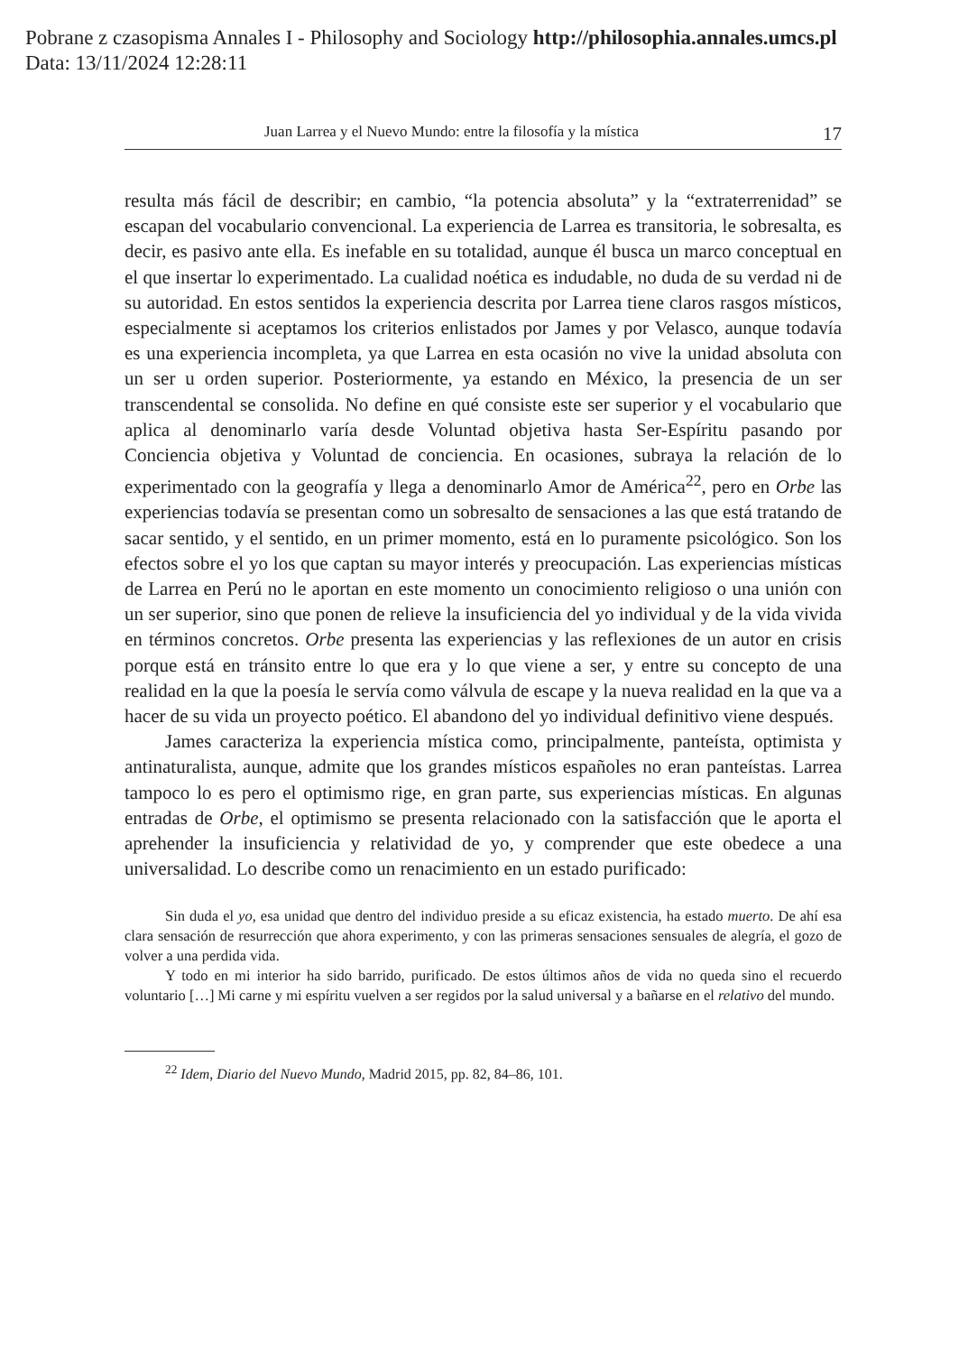Pobrane z czasopisma Annales I - Philosophy and Sociology http://philosophia.annales.umcs.pl
Data: 13/11/2024 12:28:11
Juan Larrea y el Nuevo Mundo: entre la filosofía y la mística 17
resulta más fácil de describir; en cambio, “la potencia absoluta” y la “extraterrenidad” se escapan del vocabulario convencional. La experiencia de Larrea es transitoria, le sobresalta, es decir, es pasivo ante ella. Es inefable en su totalidad, aunque él busca un marco conceptual en el que insertar lo experimentado. La cualidad noética es indudable, no duda de su verdad ni de su autoridad. En estos sentidos la experiencia descrita por Larrea tiene claros rasgos místicos, especialmente si aceptamos los criterios enlistados por James y por Velasco, aunque todavía es una experiencia incompleta, ya que Larrea en esta ocasión no vive la unidad absoluta con un ser u orden superior. Posteriormente, ya estando en México, la presencia de un ser transcendental se consolida. No define en qué consiste este ser superior y el vocabulario que aplica al denominarlo varía desde Voluntad objetiva hasta Ser-Espíritu pasando por Conciencia objetiva y Voluntad de conciencia. En ocasiones, subraya la relación de lo experimentado con la geografía y llega a denominarlo Amor de América<sup>22</sup>, pero en Orbe las experiencias todavía se presentan como un sobresalto de sensaciones a las que está tratando de sacar sentido, y el sentido, en un primer momento, está en lo puramente psicológico. Son los efectos sobre el yo los que captan su mayor interés y preocupación. Las experiencias místicas de Larrea en Perú no le aportan en este momento un conocimiento religioso o una unión con un ser superior, sino que ponen de relieve la insuficiencia del yo individual y de la vida vivida en términos concretos. Orbe presenta las experiencias y las reflexiones de un autor en crisis porque está en tránsito entre lo que era y lo que viene a ser, y entre su concepto de una realidad en la que la poesía le servía como válvula de escape y la nueva realidad en la que va a hacer de su vida un proyecto poético. El abandono del yo individual definitivo viene después.
James caracteriza la experiencia mística como, principalmente, panteísta, optimista y antinaturalista, aunque, admite que los grandes místicos españoles no eran panteístas. Larrea tampoco lo es pero el optimismo rige, en gran parte, sus experiencias místicas. En algunas entradas de Orbe, el optimismo se presenta relacionado con la satisfacción que le aporta el aprehender la insuficiencia y relatividad de yo, y comprender que este obedece a una universalidad. Lo describe como un renacimiento en un estado purificado:
Sin duda el yo, esa unidad que dentro del individuo preside a su eficaz existencia, ha estado muerto. De ahí esa clara sensación de resurrección que ahora experimento, y con las primeras sensaciones sensuales de alegría, el gozo de volver a una perdida vida.
Y todo en mi interior ha sido barrido, purificado. De estos últimos años de vida no queda sino el recuerdo voluntario […] Mi carne y mi espíritu vuelven a ser regidos por la salud universal y a bañarse en el relativo del mundo.
<sup>22</sup> Idem, Diario del Nuevo Mundo, Madrid 2015, pp. 82, 84–86, 101.